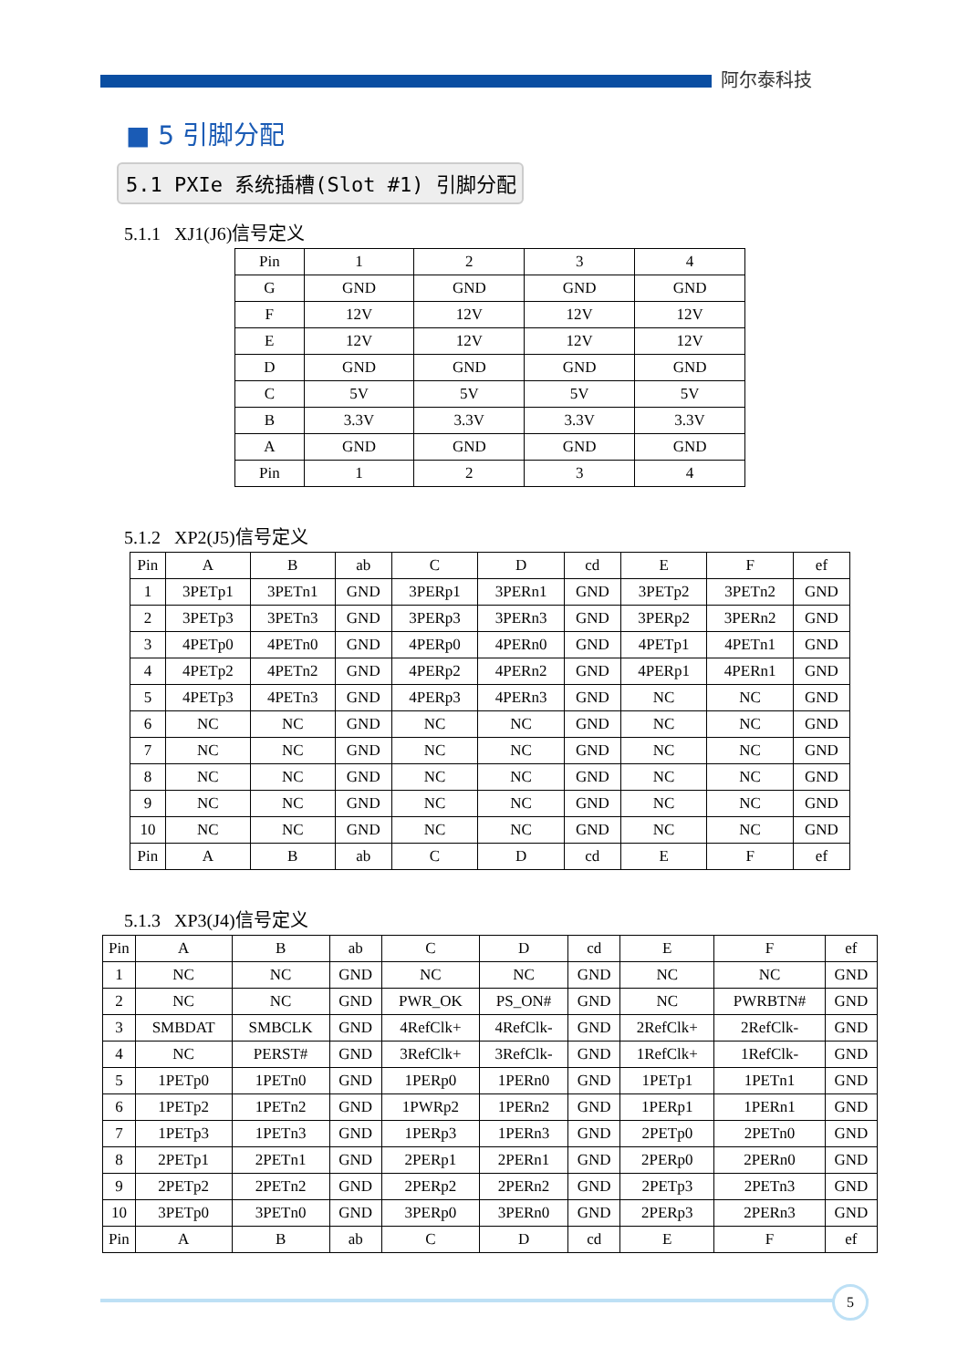阿尔泰科技
■ 5 引脚分配
5.1 PXIe 系统插槽(Slot #1) 引脚分配
5.1.1 XJ1(J6)信号定义
| Pin | 1 | 2 | 3 | 4 |
| G | GND | GND | GND | GND |
| F | 12V | 12V | 12V | 12V |
| E | 12V | 12V | 12V | 12V |
| D | GND | GND | GND | GND |
| C | 5V | 5V | 5V | 5V |
| B | 3.3V | 3.3V | 3.3V | 3.3V |
| A | GND | GND | GND | GND |
| Pin | 1 | 2 | 3 | 4 |
5.1.2 XP2(J5)信号定义
| Pin | A | B | ab | C | D | cd | E | F | ef |
| 1 | 3PETp1 | 3PETn1 | GND | 3PERp1 | 3PERn1 | GND | 3PETp2 | 3PETn2 | GND |
| 2 | 3PETp3 | 3PETn3 | GND | 3PERp3 | 3PERn3 | GND | 3PERp2 | 3PERn2 | GND |
| 3 | 4PETp0 | 4PETn0 | GND | 4PERp0 | 4PERn0 | GND | 4PETp1 | 4PETn1 | GND |
| 4 | 4PETp2 | 4PETn2 | GND | 4PERp2 | 4PERn2 | GND | 4PERp1 | 4PERn1 | GND |
| 5 | 4PETp3 | 4PETn3 | GND | 4PERp3 | 4PERn3 | GND | NC | NC | GND |
| 6 | NC | NC | GND | NC | NC | GND | NC | NC | GND |
| 7 | NC | NC | GND | NC | NC | GND | NC | NC | GND |
| 8 | NC | NC | GND | NC | NC | GND | NC | NC | GND |
| 9 | NC | NC | GND | NC | NC | GND | NC | NC | GND |
| 10 | NC | NC | GND | NC | NC | GND | NC | NC | GND |
| Pin | A | B | ab | C | D | cd | E | F | ef |
5.1.3 XP3(J4)信号定义
| Pin | A | B | ab | C | D | cd | E | F | ef |
| 1 | NC | NC | GND | NC | NC | GND | NC | NC | GND |
| 2 | NC | NC | GND | PWR_OK | PS_ON# | GND | NC | PWRBTN# | GND |
| 3 | SMBDAT | SMBCLK | GND | 4RefClk+ | 4RefClk- | GND | 2RefClk+ | 2RefClk- | GND |
| 4 | NC | PERST# | GND | 3RefClk+ | 3RefClk- | GND | 1RefClk+ | 1RefClk- | GND |
| 5 | 1PETp0 | 1PETn0 | GND | 1PERp0 | 1PERn0 | GND | 1PETp1 | 1PETn1 | GND |
| 6 | 1PETp2 | 1PETn2 | GND | 1PWRp2 | 1PERn2 | GND | 1PERp1 | 1PERn1 | GND |
| 7 | 1PETp3 | 1PETn3 | GND | 1PERp3 | 1PERn3 | GND | 2PETp0 | 2PETn0 | GND |
| 8 | 2PETp1 | 2PETn1 | GND | 2PERp1 | 2PERn1 | GND | 2PERp0 | 2PERn0 | GND |
| 9 | 2PETp2 | 2PETn2 | GND | 2PERp2 | 2PERn2 | GND | 2PETp3 | 2PETn3 | GND |
| 10 | 3PETp0 | 3PETn0 | GND | 3PERp0 | 3PERn0 | GND | 2PERp3 | 2PERn3 | GND |
| Pin | A | B | ab | C | D | cd | E | F | ef |
5